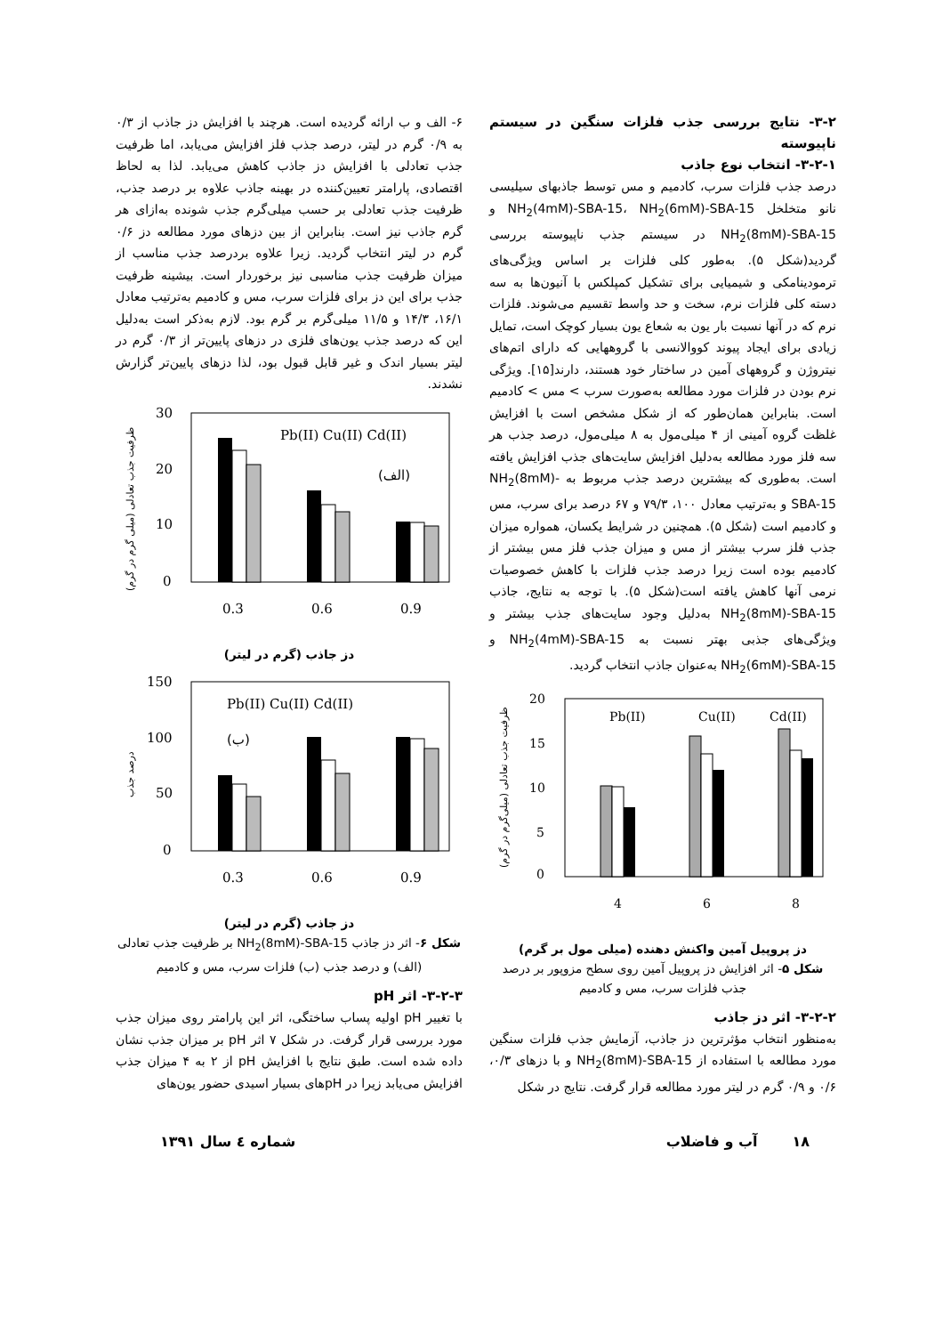۳-۲- نتایج بررسی جذب فلزات سنگین در سیستم ناپیوسته
۳-۲-۱- انتخاب نوع جاذب
درصد جذب فلزات سرب، کادمیم و مس توسط جاذبهای سیلیسی نانو متخلخل NH<sub>2</sub>(4mM)-SBA-15، NH<sub>2</sub>(6mM)-SBA-15 و NH<sub>2</sub>(8mM)-SBA-15 در سیستم جذب ناپیوسته بررسی گردید(شکل ۵). به‌طور کلی فلزات بر اساس ویژگی‌های ترمودینامکی و شیمیایی برای تشکیل کمپلکس با آنیون‌ها به سه دسته کلی فلزات نرم، سخت و حد واسط تقسیم می‌شوند. فلزات نرم که در آنها نسبت بار یون به شعاع یون بسیار کوچک است، تمایل زیادی برای ایجاد پیوند کووالانسی با گروههایی که دارای اتم‌های نیتروژن و گروههای آمین در ساختار خود هستند، دارند[۱۵]. ویژگی نرم بودن در فلزات مورد مطالعه به‌صورت سرب > مس > کادمیم است. بنابراین همان‌طور که از شکل مشخص است با افزایش غلظت گروه آمینی از ۴ میلی‌مول به ۸ میلی‌مول، درصد جذب هر سه فلز مورد مطالعه به‌دلیل افزایش سایت‌های جذب افزایش یافته است. به‌طوری که بیشترین درصد جذب مربوط به NH<sub>2</sub>(8mM)-SBA-15 و به‌ترتیب معادل ۱۰۰، ۷۹/۳ و ۶۷ درصد برای سرب، مس و کادمیم است (شکل ۵). همچنین در شرایط یکسان، همواره میزان جذب فلز سرب بیشتر از مس و میزان جذب فلز مس بیشتر از کادمیم بوده است زیرا درصد جذب فلزات با کاهش خصوصیات نرمی آنها کاهش یافته است(شکل ۵). با توجه به نتایج، جاذب NH<sub>2</sub>(8mM)-SBA-15 به‌دلیل وجود سایت‌های جذب بیشتر و ویژگی‌های جذبی بهتر نسبت به NH<sub>2</sub>(4mM)-SBA-15 و NH<sub>2</sub>(6mM)-SBA-15 به‌عنوان جاذب انتخاب گردید.
20
15
10
5
0
Pb(II)
Cu(II)
Cd(II)
4
6
8
ظرفیت جذب تعادلی (میلی‌گرم در گرم)
دز پروپیل آمین واکنش دهنده (میلی مول بر گرم)
شکل ۵- اثر افزایش دز پروپیل آمین روی سطح مزوپور بر درصد جذب فلزات سرب، مس و کادمیم
۳-۲-۲- اثر دز جاذب
به‌منظور انتخاب مؤثرترین دز جاذب، آزمایش جذب فلزات سنگین مورد مطالعه با استفاده از NH<sub>2</sub>(8mM)-SBA-15 و با دزهای ۰/۳، ۰/۶ و ۰/۹ گرم در لیتر مورد مطالعه قرار گرفت. نتایج در شکل
۶- الف و ب ارائه گردیده است. هرچند با افزایش دز جاذب از ۰/۳ به ۰/۹ گرم در لیتر، درصد جذب فلز افزایش می‌یابد، اما ظرفیت جذب تعادلی با افزایش دز جاذب کاهش می‌یابد. لذا به لحاظ اقتصادی، پارامتر تعیین‌کننده در بهینه جاذب علاوه بر درصد جذب، ظرفیت جذب تعادلی بر حسب میلی‌گرم جذب شونده به‌ازای هر گرم جاذب نیز است. بنابراین از بین دزهای مورد مطالعه دز ۰/۶ گرم در لیتر انتخاب گردید. زیرا علاوه بردرصد جذب مناسب از میزان ظرفیت جذب مناسبی نیز برخوردار است. بیشینه ظرفیت جذب برای این دز برای فلزات سرب، مس و کادمیم به‌ترتیب معادل ۱۶/۱، ۱۴/۳ و ۱۱/۵ میلی‌گرم بر گرم بود. لازم به‌ذکر است به‌دلیل این که درصد جذب یون‌های فلزی در دزهای پایین‌تر از ۰/۳ گرم در لیتر بسیار اندک و غیر قابل قبول بود، لذا دزهای پایین‌تر گزارش نشدند.
30
20
10
0
Pb(II) Cu(II) Cd(II)
(الف)
0.3
0.6
0.9
ظرفیت جذب تعادلی (میلی گرم در گرم)
دز جاذب (گرم در لیتر)
150
100
50
0
Pb(II) Cu(II) Cd(II)
(ب)
0.3
0.6
0.9
درصد جذب
دز جاذب (گرم در لیتر)
شکل ۶- اثر دز جاذب NH<sub>2</sub>(8mM)-SBA-15 بر ظرفیت جذب تعادلی (الف) و درصد جذب (ب) فلزات سرب، مس و کادمیم
۳-۲-۳- اثر pH
با تغییر pH اولیه پساب ساختگی، اثر این پارامتر روی میزان جذب مورد بررسی قرار گرفت. در شکل ۷ اثر pH بر میزان جذب نشان داده شده است. طبق نتایج با افزایش pH از ۲ به ۴ میزان جذب افزایش می‌یابد زیرا در pHهای بسیار اسیدی حضور یون‌های
۱۸ آب و فاضلاب شماره ٤ سال ۱۳۹۱